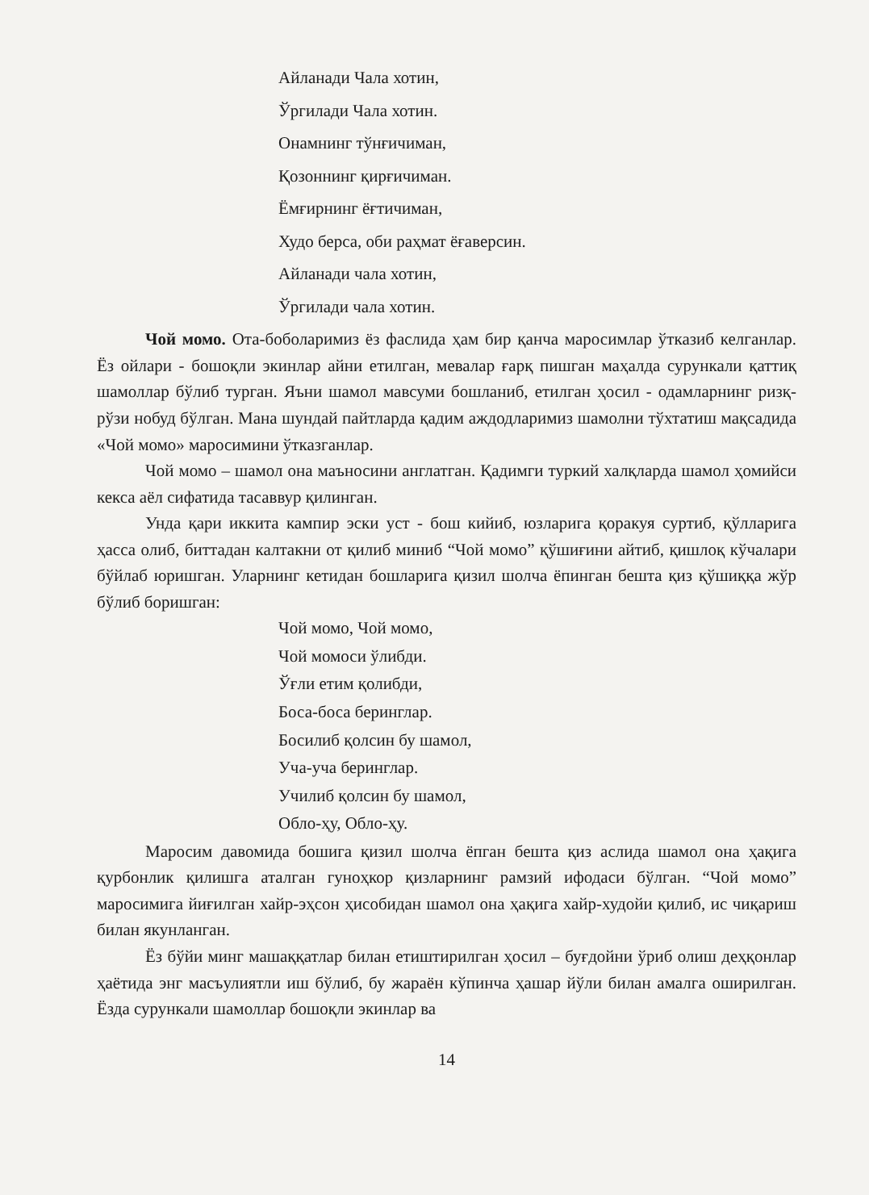Айланади Чала хотин,
Ўргилади Чала хотин.
Онамнинг тўнғичиман,
Қозоннинг қирғичиман.
Ёмғирнинг ёғтичиман,
Худо берса, оби раҳмат ёғаверсин.
Айланади чала хотин,
Ўргилади чала хотин.
Чой момо. Ота-боболаримиз ёз фаслида ҳам бир қанча маросимлар ўтказиб келганлар. Ёз ойлари - бошоқли экинлар айни етилган, мевалар ғарқ пишган маҳалда сурункали қаттиқ шамоллар бўлиб турган. Яъни шамол мавсуми бошланиб, етилган ҳосил - одамларнинг ризқ-рўзи нобуд бўлган. Мана шундай пайтларда қадим аждодларимиз шамолни тўхтатиш мақсадида «Чой момо» маросимини ўтказганлар.
Чой момо – шамол она маъносини англатган. Қадимги туркий халқларда шамол ҳомийси кекса аёл сифатида тасаввур қилинган.
Унда қари иккита кампир эски уст - бош кийиб, юзларига қоракуя суртиб, қўлларига ҳасса олиб, биттадан калтакни от қилиб миниб “Чой момо” қўшиғини айтиб, қишлоқ кўчалари бўйлаб юришган. Уларнинг кетидан бошларига қизил шолча ёпинган бешта қиз қўшиққа жўр бўлиб боришган:
Чой момо, Чой момо,
Чой момоси ўлибди.
Ўғли етим қолибди,
Боса-боса беринглар.
Босилиб қолсин бу шамол,
Уча-уча беринглар.
Училиб қолсин бу шамол,
Обло-ҳу, Обло-ҳу.
Маросим давомида бошига қизил шолча ёпган бешта қиз аслида шамол она ҳақига қурбонлик қилишга аталган гуноҳкор қизларнинг рамзий ифодаси бўлган. “Чой момо” маросимига йиғилган хайр-эҳсон ҳисобидан шамол она ҳақига хайр-худойи қилиб, ис чиқариш билан якунланган.
Ёз бўйи минг машаққатлар билан етиштирилган ҳосил – буғдойни ўриб олиш деҳқонлар ҳаётида энг масъулиятли иш бўлиб, бу жараён кўпинча ҳашар йўли билан амалга оширилган. Ёзда сурункали шамоллар бошоқли экинлар ва
14